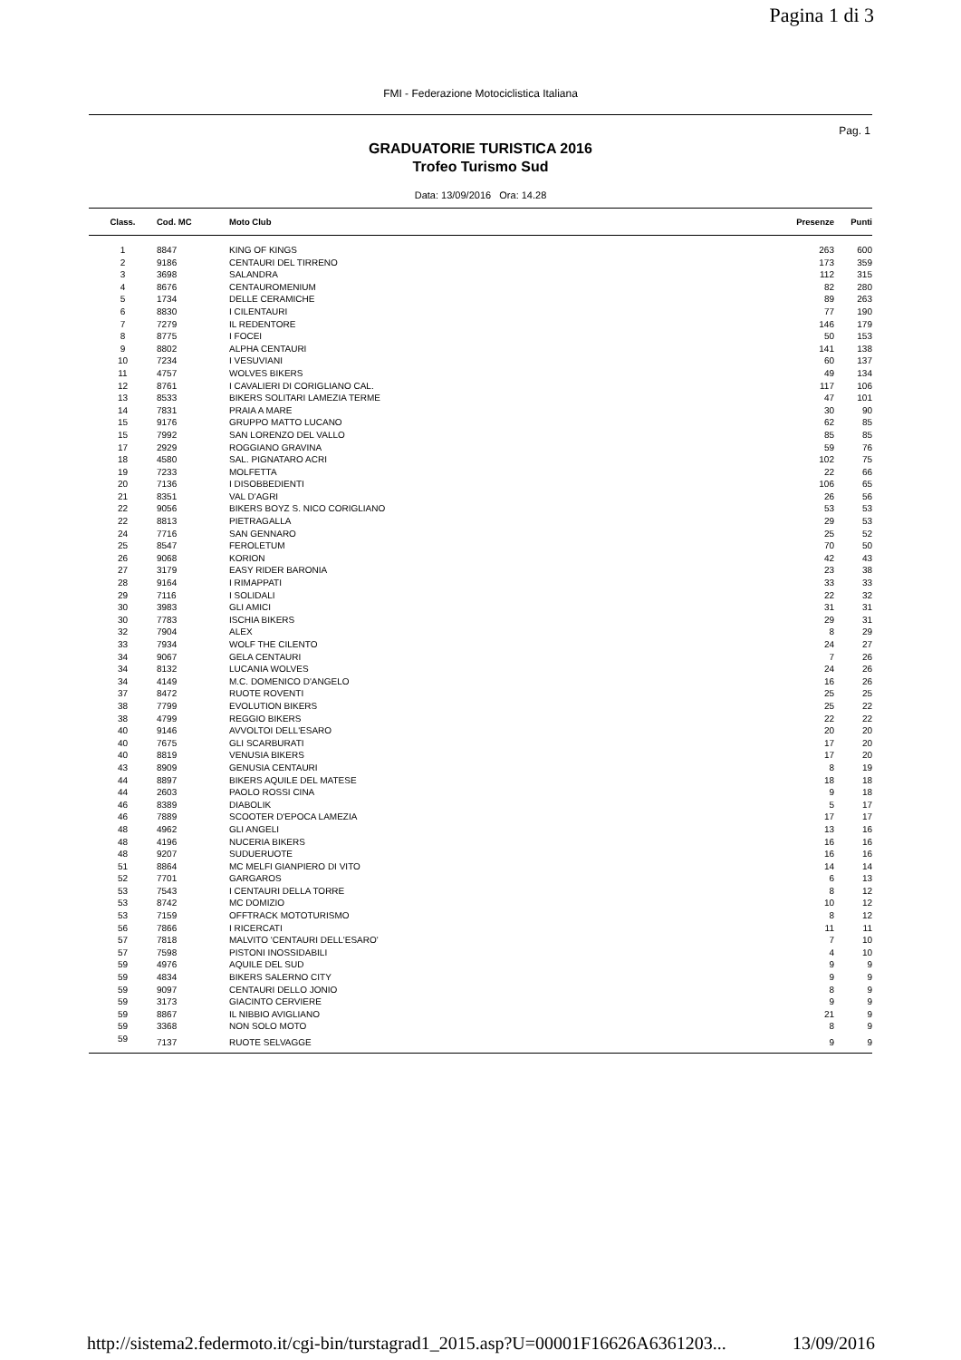Pagina 1 di 3
FMI - Federazione Motociclistica Italiana
Pag. 1
GRADUATORIE TURISTICA 2016
Trofeo Turismo Sud
Data: 13/09/2016 Ora: 14.28
| Class. | Cod. MC | Moto Club | Presenze | Punti |
| --- | --- | --- | --- | --- |
| 1 | 8847 | KING OF KINGS | 263 | 600 |
| 2 | 9186 | CENTAURI DEL TIRRENO | 173 | 359 |
| 3 | 3698 | SALANDRA | 112 | 315 |
| 4 | 8676 | CENTAUROMENIUM | 82 | 280 |
| 5 | 1734 | DELLE CERAMICHE | 89 | 263 |
| 6 | 8830 | I CILENTAURI | 77 | 190 |
| 7 | 7279 | IL REDENTORE | 146 | 179 |
| 8 | 8775 | I FOCEI | 50 | 153 |
| 9 | 8802 | ALPHA CENTAURI | 141 | 138 |
| 10 | 7234 | I VESUVIANI | 60 | 137 |
| 11 | 4757 | WOLVES BIKERS | 49 | 134 |
| 12 | 8761 | I CAVALIERI DI CORIGLIANO CAL. | 117 | 106 |
| 13 | 8533 | BIKERS SOLITARI LAMEZIA TERME | 47 | 101 |
| 14 | 7831 | PRAIA A MARE | 30 | 90 |
| 15 | 9176 | GRUPPO MATTO LUCANO | 62 | 85 |
| 15 | 7992 | SAN LORENZO DEL VALLO | 85 | 85 |
| 17 | 2929 | ROGGIANO GRAVINA | 59 | 76 |
| 18 | 4580 | SAL. PIGNATARO ACRI | 102 | 75 |
| 19 | 7233 | MOLFETTA | 22 | 66 |
| 20 | 7136 | I DISOBBEDIENTI | 106 | 65 |
| 21 | 8351 | VAL D'AGRI | 26 | 56 |
| 22 | 9056 | BIKERS BOYZ S. NICO CORIGLIANO | 53 | 53 |
| 22 | 8813 | PIETRAGALLA | 29 | 53 |
| 24 | 7716 | SAN GENNARO | 25 | 52 |
| 25 | 8547 | FEROLETUM | 70 | 50 |
| 26 | 9068 | KORION | 42 | 43 |
| 27 | 3179 | EASY RIDER BARONIA | 23 | 38 |
| 28 | 9164 | I RIMAPPATI | 33 | 33 |
| 29 | 7116 | I SOLIDALI | 22 | 32 |
| 30 | 3983 | GLI AMICI | 31 | 31 |
| 30 | 7783 | ISCHIA BIKERS | 29 | 31 |
| 32 | 7904 | ALEX | 8 | 29 |
| 33 | 7934 | WOLF THE CILENTO | 24 | 27 |
| 34 | 9067 | GELA CENTAURI | 7 | 26 |
| 34 | 8132 | LUCANIA WOLVES | 24 | 26 |
| 34 | 4149 | M.C. DOMENICO D'ANGELO | 16 | 26 |
| 37 | 8472 | RUOTE ROVENTI | 25 | 25 |
| 38 | 7799 | EVOLUTION BIKERS | 25 | 22 |
| 38 | 4799 | REGGIO BIKERS | 22 | 22 |
| 40 | 9146 | AVVOLTOI DELL'ESARO | 20 | 20 |
| 40 | 7675 | GLI SCARBURATI | 17 | 20 |
| 40 | 8819 | VENUSIA BIKERS | 17 | 20 |
| 43 | 8909 | GENUSIA CENTAURI | 8 | 19 |
| 44 | 8897 | BIKERS AQUILE DEL MATESE | 18 | 18 |
| 44 | 2603 | PAOLO ROSSI CINA | 9 | 18 |
| 46 | 8389 | DIABOLIK | 5 | 17 |
| 46 | 7889 | SCOOTER D'EPOCA LAMEZIA | 17 | 17 |
| 48 | 4962 | GLI ANGELI | 13 | 16 |
| 48 | 4196 | NUCERIA BIKERS | 16 | 16 |
| 48 | 9207 | SUDUERUOTE | 16 | 16 |
| 51 | 8864 | MC MELFI GIANPIERO DI VITO | 14 | 14 |
| 52 | 7701 | GARGAROS | 6 | 13 |
| 53 | 7543 | I CENTAURI DELLA TORRE | 8 | 12 |
| 53 | 8742 | MC DOMIZIO | 10 | 12 |
| 53 | 7159 | OFFTRACK MOTOTURISMO | 8 | 12 |
| 56 | 7866 | I RICERCATI | 11 | 11 |
| 57 | 7818 | MALVITO 'CENTAURI DELL'ESARO' | 7 | 10 |
| 57 | 7598 | PISTONI INOSSIDABILI | 4 | 10 |
| 59 | 4976 | AQUILE DEL SUD | 9 | 9 |
| 59 | 4834 | BIKERS SALERNO CITY | 9 | 9 |
| 59 | 9097 | CENTAURI DELLO JONIO | 8 | 9 |
| 59 | 3173 | GIACINTO CERVIERE | 9 | 9 |
| 59 | 8867 | IL NIBBIO AVIGLIANO | 21 | 9 |
| 59 | 3368 | NON SOLO MOTO | 8 | 9 |
| 59 | 7137 | RUOTE SELVAGGE | 9 | 9 |
http://sistema2.federmoto.it/cgi-bin/turstagrad1_2015.asp?U=00001F16626A6361203... 13/09/2016